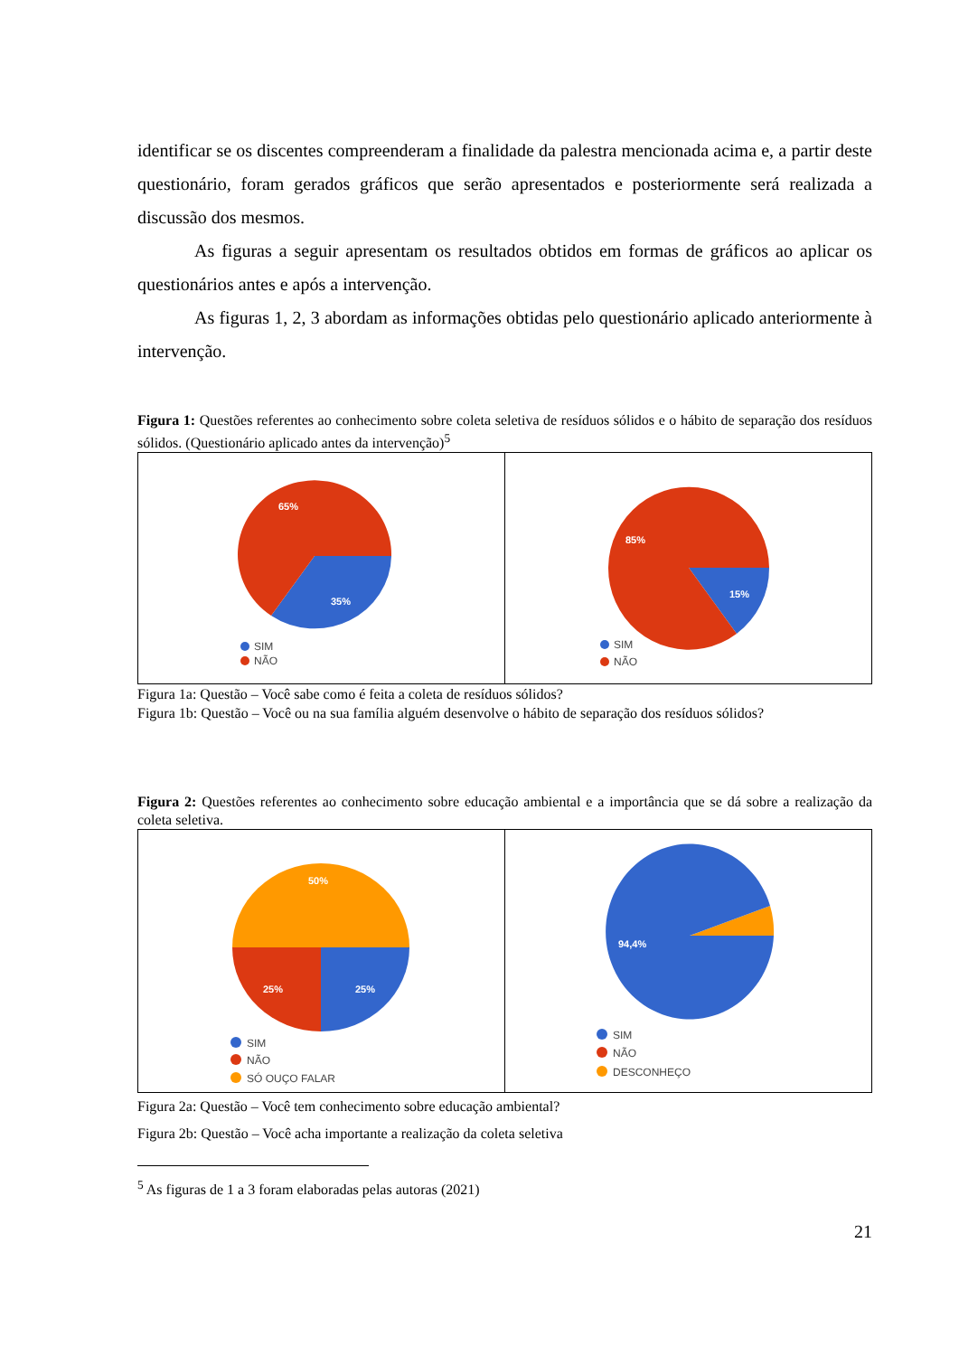identificar se os discentes compreenderam a finalidade da palestra mencionada acima e, a partir deste questionário, foram gerados gráficos que serão apresentados e posteriormente será realizada a discussão dos mesmos.
As figuras a seguir apresentam os resultados obtidos em formas de gráficos ao aplicar os questionários antes e após a intervenção.
As figuras 1, 2, 3 abordam as informações obtidas pelo questionário aplicado anteriormente à intervenção.
Figura 1: Questões referentes ao conhecimento sobre coleta seletiva de resíduos sólidos e o hábito de separação dos resíduos sólidos. (Questionário aplicado antes da intervenção)<sup>5</sup>
65%
35%
SIM
NÃO
85%
15%
SIM
NÃO
Figura 1a: Questão – Você sabe como é feita a coleta de resíduos sólidos?
Figura 1b: Questão – Você ou na sua família alguém desenvolve o hábito de separação dos resíduos sólidos?
Figura 2: Questões referentes ao conhecimento sobre educação ambiental e a importância que se dá sobre a realização da coleta seletiva.
50%
25%
25%
SIM
NÃO
SÓ OUÇO FALAR
94,4%
SIM
NÃO
DESCONHEÇO
Figura 2a: Questão – Você tem conhecimento sobre educação ambiental?
Figura 2b: Questão – Você acha importante a realização da coleta seletiva
<sup>5</sup> As figuras de 1 a 3 foram elaboradas pelas autoras (2021)
21